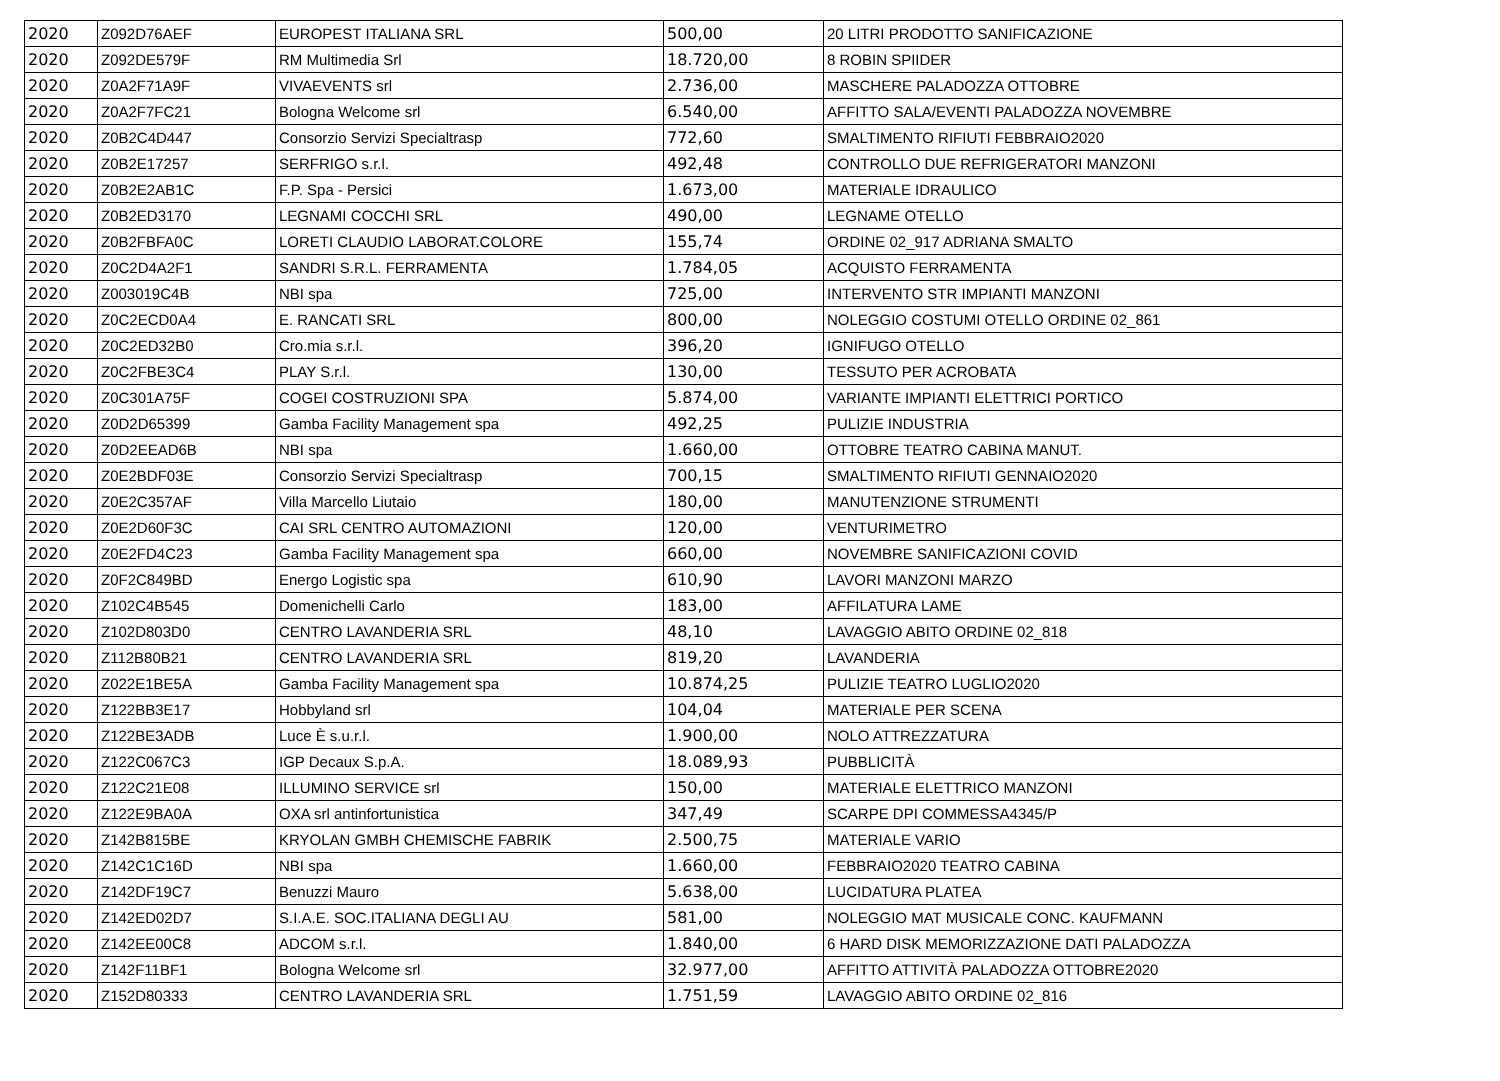| 2020 | Z092D76AEF | EUROPEST ITALIANA SRL | 500,00 | 20 LITRI PRODOTTO SANIFICAZIONE |
| 2020 | Z092DE579F | RM Multimedia Srl | 18.720,00 | 8 ROBIN SPIIDER |
| 2020 | Z0A2F71A9F | VIVAEVENTS srl | 2.736,00 | MASCHERE PALADOZZA OTTOBRE |
| 2020 | Z0A2F7FC21 | Bologna Welcome srl | 6.540,00 | AFFITTO SALA/EVENTI PALADOZZA NOVEMBRE |
| 2020 | Z0B2C4D447 | Consorzio Servizi Specialtrasp | 772,60 | SMALTIMENTO RIFIUTI FEBBRAIO2020 |
| 2020 | Z0B2E17257 | SERFRIGO s.r.l. | 492,48 | CONTROLLO DUE REFRIGERATORI MANZONI |
| 2020 | Z0B2E2AB1C | F.P. Spa - Persici | 1.673,00 | MATERIALE IDRAULICO |
| 2020 | Z0B2ED3170 | LEGNAMI COCCHI SRL | 490,00 | LEGNAME OTELLO |
| 2020 | Z0B2FBFA0C | LORETI CLAUDIO LABORAT.COLORE | 155,74 | ORDINE 02_917 ADRIANA SMALTO |
| 2020 | Z0C2D4A2F1 | SANDRI S.R.L. FERRAMENTA | 1.784,05 | ACQUISTO FERRAMENTA |
| 2020 | Z003019C4B | NBI spa | 725,00 | INTERVENTO STR IMPIANTI MANZONI |
| 2020 | Z0C2ECD0A4 | E. RANCATI SRL | 800,00 | NOLEGGIO COSTUMI OTELLO ORDINE 02_861 |
| 2020 | Z0C2ED32B0 | Cro.mia s.r.l. | 396,20 | IGNIFUGO OTELLO |
| 2020 | Z0C2FBE3C4 | PLAY S.r.l. | 130,00 | TESSUTO PER ACROBATA |
| 2020 | Z0C301A75F | COGEI COSTRUZIONI SPA | 5.874,00 | VARIANTE IMPIANTI ELETTRICI PORTICO |
| 2020 | Z0D2D65399 | Gamba Facility Management spa | 492,25 | PULIZIE INDUSTRIA |
| 2020 | Z0D2EEAD6B | NBI spa | 1.660,00 | OTTOBRE TEATRO CABINA MANUT. |
| 2020 | Z0E2BDF03E | Consorzio Servizi Specialtrasp | 700,15 | SMALTIMENTO RIFIUTI GENNAIO2020 |
| 2020 | Z0E2C357AF | Villa Marcello Liutaio | 180,00 | MANUTENZIONE STRUMENTI |
| 2020 | Z0E2D60F3C | CAI SRL CENTRO AUTOMAZIONI | 120,00 | VENTURIMETRO |
| 2020 | Z0E2FD4C23 | Gamba Facility Management spa | 660,00 | NOVEMBRE SANIFICAZIONI COVID |
| 2020 | Z0F2C849BD | Energo Logistic spa | 610,90 | LAVORI MANZONI MARZO |
| 2020 | Z102C4B545 | Domenichelli Carlo | 183,00 | AFFILATURA LAME |
| 2020 | Z102D803D0 | CENTRO LAVANDERIA SRL | 48,10 | LAVAGGIO ABITO ORDINE 02_818 |
| 2020 | Z112B80B21 | CENTRO LAVANDERIA SRL | 819,20 | LAVANDERIA |
| 2020 | Z022E1BE5A | Gamba Facility Management spa | 10.874,25 | PULIZIE TEATRO LUGLIO2020 |
| 2020 | Z122BB3E17 | Hobbyland srl | 104,04 | MATERIALE PER SCENA |
| 2020 | Z122BE3ADB | Luce È s.u.r.l. | 1.900,00 | NOLO ATTREZZATURA |
| 2020 | Z122C067C3 | IGP Decaux S.p.A. | 18.089,93 | PUBBLICITÀ |
| 2020 | Z122C21E08 | ILLUMINO SERVICE srl | 150,00 | MATERIALE ELETTRICO MANZONI |
| 2020 | Z122E9BA0A | OXA srl antinfortunistica | 347,49 | SCARPE DPI COMMESSA4345/P |
| 2020 | Z142B815BE | KRYOLAN GMBH CHEMISCHE FABRIK | 2.500,75 | MATERIALE VARIO |
| 2020 | Z142C1C16D | NBI spa | 1.660,00 | FEBBRAIO2020 TEATRO CABINA |
| 2020 | Z142DF19C7 | Benuzzi Mauro | 5.638,00 | LUCIDATURA PLATEA |
| 2020 | Z142ED02D7 | S.I.A.E. SOC.ITALIANA DEGLI AU | 581,00 | NOLEGGIO MAT MUSICALE CONC. KAUFMANN |
| 2020 | Z142EE00C8 | ADCOM s.r.l. | 1.840,00 | 6 HARD DISK MEMORIZZAZIONE DATI PALADOZZA |
| 2020 | Z142F11BF1 | Bologna Welcome srl | 32.977,00 | AFFITTO ATTIVITÀ PALADOZZA OTTOBRE2020 |
| 2020 | Z152D80333 | CENTRO LAVANDERIA SRL | 1.751,59 | LAVAGGIO ABITO ORDINE 02_816 |